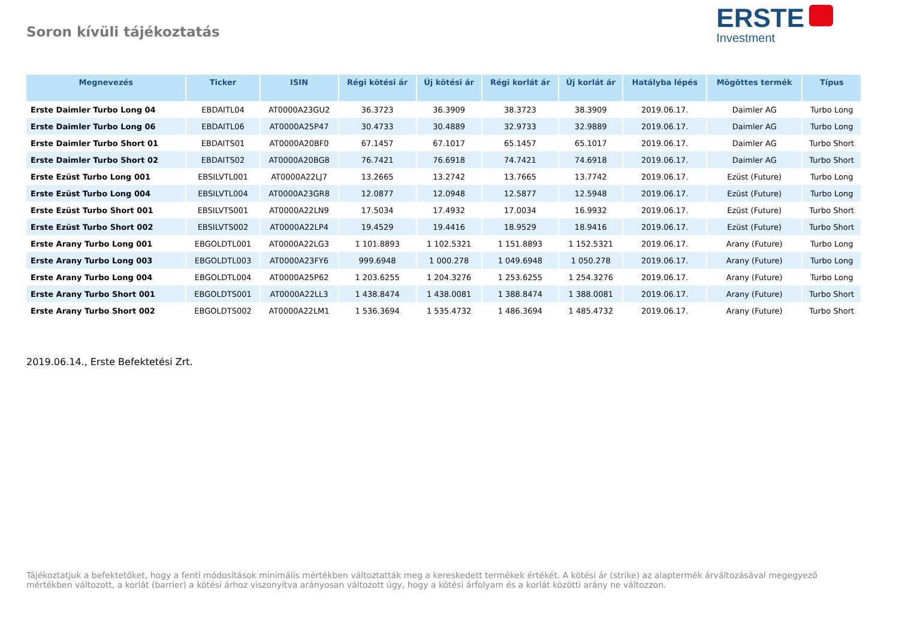Soron kívüli tájékoztatás
ERSTE
Investment
| Megnevezés | Ticker | ISIN | Régi kötési ár | Új kötési ár | Régi korlát ár | Új korlát ár | Hatályba lépés | Mögöttes termék | Típus |
| --- | --- | --- | --- | --- | --- | --- | --- | --- | --- |
| Erste Daimler Turbo Long 04 | EBDAITL04 | AT0000A23GU2 | 36.3723 | 36.3909 | 38.3723 | 38.3909 | 2019.06.17. | Daimler AG | Turbo Long |
| Erste Daimler Turbo Long 06 | EBDAITL06 | AT0000A25P47 | 30.4733 | 30.4889 | 32.9733 | 32.9889 | 2019.06.17. | Daimler AG | Turbo Long |
| Erste Daimler Turbo Short 01 | EBDAITS01 | AT0000A20BF0 | 67.1457 | 67.1017 | 65.1457 | 65.1017 | 2019.06.17. | Daimler AG | Turbo Short |
| Erste Daimler Turbo Short 02 | EBDAITS02 | AT0000A20BG8 | 76.7421 | 76.6918 | 74.7421 | 74.6918 | 2019.06.17. | Daimler AG | Turbo Short |
| Erste Ezüst Turbo Long 001 | EBSILVTL001 | AT0000A22LJ7 | 13.2665 | 13.2742 | 13.7665 | 13.7742 | 2019.06.17. | Ezüst (Future) | Turbo Long |
| Erste Ezüst Turbo Long 004 | EBSILVTL004 | AT0000A23GR8 | 12.0877 | 12.0948 | 12.5877 | 12.5948 | 2019.06.17. | Ezüst (Future) | Turbo Long |
| Erste Ezüst Turbo Short 001 | EBSILVTS001 | AT0000A22LN9 | 17.5034 | 17.4932 | 17.0034 | 16.9932 | 2019.06.17. | Ezüst (Future) | Turbo Short |
| Erste Ezüst Turbo Short 002 | EBSILVTS002 | AT0000A22LP4 | 19.4529 | 19.4416 | 18.9529 | 18.9416 | 2019.06.17. | Ezüst (Future) | Turbo Short |
| Erste Arany Turbo Long 001 | EBGOLDTL001 | AT0000A22LG3 | 1 101.8893 | 1 102.5321 | 1 151.8893 | 1 152.5321 | 2019.06.17. | Arany (Future) | Turbo Long |
| Erste Arany Turbo Long 003 | EBGOLDTL003 | AT0000A23FY6 | 999.6948 | 1 000.278 | 1 049.6948 | 1 050.278 | 2019.06.17. | Arany (Future) | Turbo Long |
| Erste Arany Turbo Long 004 | EBGOLDTL004 | AT0000A25P62 | 1 203.6255 | 1 204.3276 | 1 253.6255 | 1 254.3276 | 2019.06.17. | Arany (Future) | Turbo Long |
| Erste Arany Turbo Short 001 | EBGOLDTS001 | AT0000A22LL3 | 1 438.8474 | 1 438.0081 | 1 388.8474 | 1 388.0081 | 2019.06.17. | Arany (Future) | Turbo Short |
| Erste Arany Turbo Short 002 | EBGOLDTS002 | AT0000A22LM1 | 1 536.3694 | 1 535.4732 | 1 486.3694 | 1 485.4732 | 2019.06.17. | Arany (Future) | Turbo Short |
2019.06.14., Erste Befektetési Zrt.
Tájékoztatjuk a befektetőket, hogy a fenti módosítások minimális mértékben változtatták meg a kereskedett termékek értékét. A kötési ár (strike) az alaptermék árváltozásával megegyező mértékben változott, a korlát (barrier) a kötési árhoz viszonyítva arányosan változott úgy, hogy a kötési árfolyam és a korlát közötti arány ne változzon.